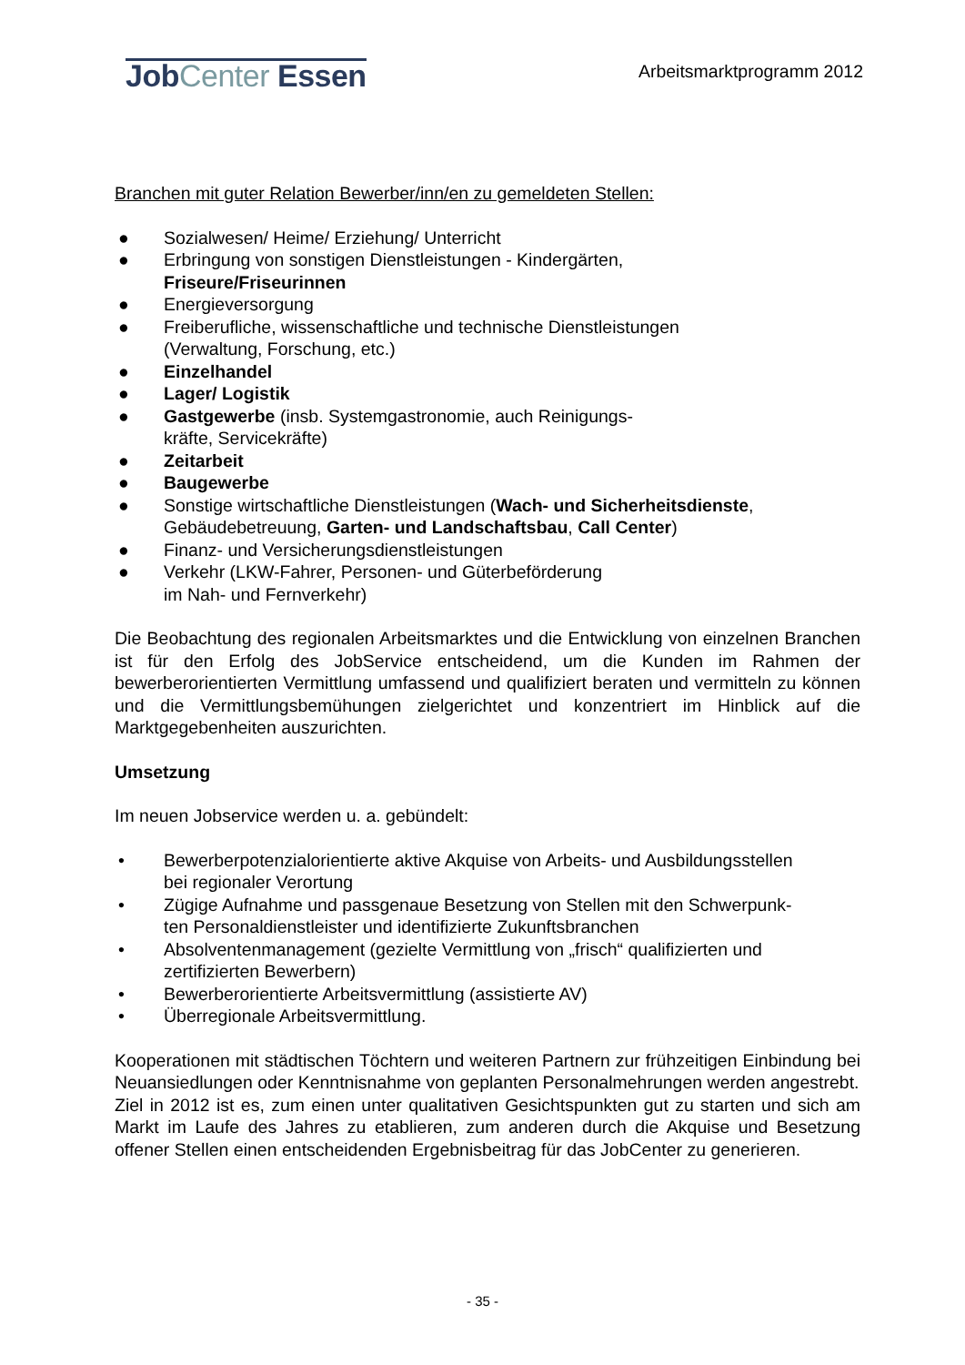JobCenter Essen
Arbeitsmarktprogramm 2012
Branchen mit guter Relation Bewerber/inn/en zu gemeldeten Stellen:
● Sozialwesen/ Heime/ Erziehung/ Unterricht
● Erbringung von sonstigen Dienstleistungen - Kindergärten,
Friseure/Friseurinnen
● Energieversorgung
● Freiberufliche, wissenschaftliche und technische Dienstleistungen
(Verwaltung, Forschung, etc.)
● Einzelhandel
● Lager/ Logistik
● Gastgewerbe (insb. Systemgastronomie, auch Reinigungs-
kräfte, Servicekräfte)
● Zeitarbeit
● Baugewerbe
● Sonstige wirtschaftliche Dienstleistungen (Wach- und Sicherheitsdienste,
Gebäudebetreuung, Garten- und Landschaftsbau, Call Center)
● Finanz- und Versicherungsdienstleistungen
● Verkehr (LKW-Fahrer, Personen- und Güterbeförderung
im Nah- und Fernverkehr)
Die Beobachtung des regionalen Arbeitsmarktes und die Entwicklung von einzelnen Branchen ist für den Erfolg des JobService entscheidend, um die Kunden im Rahmen der bewerberorientierten Vermittlung umfassend und qualifiziert beraten und vermitteln zu können und die Vermittlungsbemühungen zielgerichtet und konzentriert im Hinblick auf die Marktgegebenheiten auszurichten.
Umsetzung
Im neuen Jobservice werden u. a. gebündelt:
• Bewerberpotenzialorientierte aktive Akquise von Arbeits- und Ausbildungsstellen
bei regionaler Verortung
• Zügige Aufnahme und passgenaue Besetzung von Stellen mit den Schwerpunk-
ten Personaldienstleister und identifizierte Zukunftsbranchen
• Absolventenmanagement (gezielte Vermittlung von „frisch“ qualifizierten und
zertifizierten Bewerbern)
• Bewerberorientierte Arbeitsvermittlung (assistierte AV)
• Überregionale Arbeitsvermittlung.
Kooperationen mit städtischen Töchtern und weiteren Partnern zur frühzeitigen Einbindung bei Neuansiedlungen oder Kenntnisnahme von geplanten Personalmehrungen werden angestrebt.
Ziel in 2012 ist es, zum einen unter qualitativen Gesichtspunkten gut zu starten und sich am Markt im Laufe des Jahres zu etablieren, zum anderen durch die Akquise und Besetzung offener Stellen einen entscheidenden Ergebnisbeitrag für das JobCenter zu generieren.
- 35 -